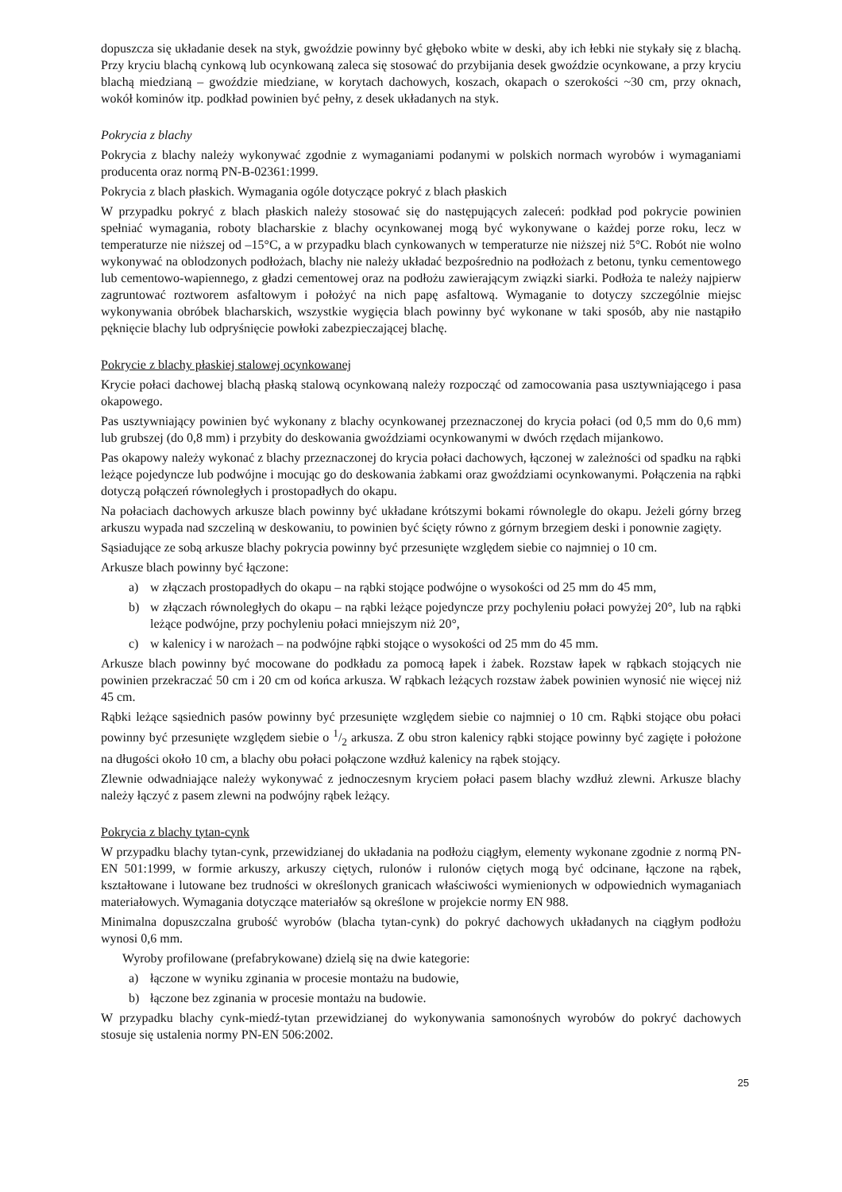dopuszcza się układanie desek na styk, gwoździe powinny być głęboko wbite w deski, aby ich łebki nie stykały się z blachą. Przy kryciu blachą cynkową lub ocynkowaną zaleca się stosować do przybijania desek gwoździe ocynkowane, a przy kryciu blachą miedzianą – gwoździe miedziane, w korytach dachowych, koszach, okapach o szerokości ~30 cm, przy oknach, wokół kominów itp. podkład powinien być pełny, z desek układanych na styk.
Pokrycia z blachy
Pokrycia z blachy należy wykonywać zgodnie z wymaganiami podanymi w polskich normach wyrobów i wymaganiami producenta oraz normą PN-B-02361:1999.
Pokrycia z blach płaskich. Wymagania ogóle dotyczące pokryć z blach płaskich
W przypadku pokryć z blach płaskich należy stosować się do następujących zaleceń: podkład pod pokrycie powinien spełniać wymagania, roboty blacharskie z blachy ocynkowanej mogą być wykonywane o każdej porze roku, lecz w temperaturze nie niższej od –15°C, a w przypadku blach cynkowanych w temperaturze nie niższej niż 5°C. Robót nie wolno wykonywać na oblodzonych podłożach, blachy nie należy układać bezpośrednio na podłożach z betonu, tynku cementowego lub cementowo-wapiennego, z gładzi cementowej oraz na podłożu zawierającym związki siarki. Podłoża te należy najpierw zagruntować roztworem asfaltowym i położyć na nich papę asfaltową. Wymaganie to dotyczy szczególnie miejsc wykonywania obróbek blacharskich, wszystkie wygięcia blach powinny być wykonane w taki sposób, aby nie nastąpiło pęknięcie blachy lub odpryśnięcie powłoki zabezpieczającej blachę.
Pokrycie z blachy płaskiej stalowej ocynkowanej
Krycie połaci dachowej blachą płaską stalową ocynkowaną należy rozpocząć od zamocowania pasa usztywniającego i pasa okapowego.
Pas usztywniający powinien być wykonany z blachy ocynkowanej przeznaczonej do krycia połaci (od 0,5 mm do 0,6 mm) lub grubszej (do 0,8 mm) i przybity do deskowania gwoździami ocynkowanymi w dwóch rzędach mijankowo.
Pas okapowy należy wykonać z blachy przeznaczonej do krycia połaci dachowych, łączonej w zależności od spadku na rąbki leżące pojedyncze lub podwójne i mocując go do deskowania żabkami oraz gwoździami ocynkowanymi. Połączenia na rąbki dotyczą połączeń równoległych i prostopadłych do okapu.
Na połaciach dachowych arkusze blach powinny być układane krótszymi bokami równolegle do okapu. Jeżeli górny brzeg arkuszu wypada nad szczeliną w deskowaniu, to powinien być ścięty równo z górnym brzegiem deski i ponownie zagięty.
Sąsiadujące ze sobą arkusze blachy pokrycia powinny być przesunięte względem siebie co najmniej o 10 cm.
Arkusze blach powinny być łączone:
a) w złączach prostopadłych do okapu – na rąbki stojące podwójne o wysokości od 25 mm do 45 mm,
b) w złączach równoległych do okapu – na rąbki leżące pojedyncze przy pochyleniu połaci powyżej 20°, lub na rąbki leżące podwójne, przy pochyleniu połaci mniejszym niż 20°,
c) w kalenicy i w narożach – na podwójne rąbki stojące o wysokości od 25 mm do 45 mm.
Arkusze blach powinny być mocowane do podkładu za pomocą łapek i żabek. Rozstaw łapek w rąbkach stojących nie powinien przekraczać 50 cm i 20 cm od końca arkusza. W rąbkach leżących rozstaw żabek powinien wynosić nie więcej niż 45 cm.
Rąbki leżące sąsiednich pasów powinny być przesunięte względem siebie co najmniej o 10 cm. Rąbki stojące obu połaci powinny być przesunięte względem siebie o 1/2 arkusza. Z obu stron kalenicy rąbki stojące powinny być zagięte i położone na długości około 10 cm, a blachy obu połaci połączone wzdłuż kalenicy na rąbek stojący.
Zlewnie odwadniające należy wykonywać z jednoczesnym kryciem połaci pasem blachy wzdłuż zlewni. Arkusze blachy należy łączyć z pasem zlewni na podwójny rąbek leżący.
Pokrycia z blachy tytan-cynk
W przypadku blachy tytan-cynk, przewidzianej do układania na podłożu ciągłym, elementy wykonane zgodnie z normą PN-EN 501:1999, w formie arkuszy, arkuszy ciętych, rulonów i rulonów ciętych mogą być odcinane, łączone na rąbek, kształtowane i lutowane bez trudności w określonych granicach właściwości wymienionych w odpowiednich wymaganiach materiałowych. Wymagania dotyczące materiałów są określone w projekcie normy EN 988.
Minimalna dopuszczalna grubość wyrobów (blacha tytan-cynk) do pokryć dachowych układanych na ciągłym podłożu wynosi 0,6 mm.
Wyroby profilowane (prefabrykowane) dzielą się na dwie kategorie:
a) łączone w wyniku zginania w procesie montażu na budowie,
b) łączone bez zginania w procesie montażu na budowie.
W przypadku blachy cynk-miedź-tytan przewidzianej do wykonywania samonośnych wyrobów do pokryć dachowych stosuje się ustalenia normy PN-EN 506:2002.
25